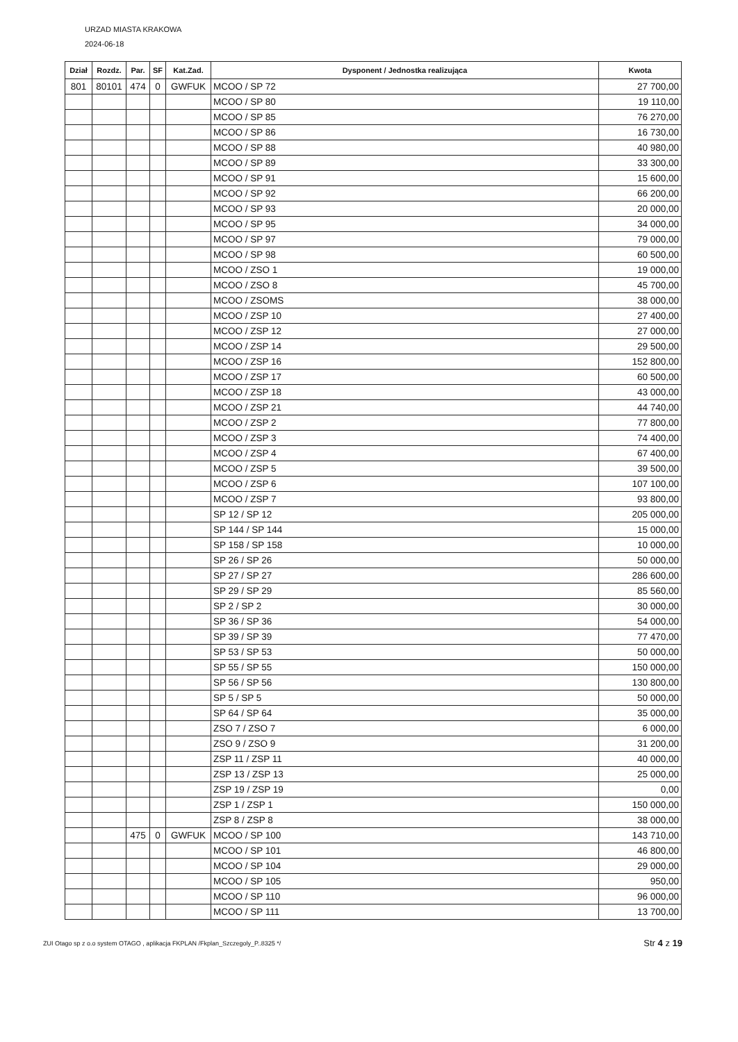URZAD MIASTA KRAKOWA
2024-06-18
| Dział | Rozdz. | Par. | SF | Kat.Zad. | Dysponent / Jednostka realizująca | Kwota |
| --- | --- | --- | --- | --- | --- | --- |
| 801 | 80101 | 474 | 0 | GWFUK | MCOO / SP 72 | 27 700,00 |
| | | | | | MCOO / SP 80 | 19 110,00 |
| | | | | | MCOO / SP 85 | 76 270,00 |
| | | | | | MCOO / SP 86 | 16 730,00 |
| | | | | | MCOO / SP 88 | 40 980,00 |
| | | | | | MCOO / SP 89 | 33 300,00 |
| | | | | | MCOO / SP 91 | 15 600,00 |
| | | | | | MCOO / SP 92 | 66 200,00 |
| | | | | | MCOO / SP 93 | 20 000,00 |
| | | | | | MCOO / SP 95 | 34 000,00 |
| | | | | | MCOO / SP 97 | 79 000,00 |
| | | | | | MCOO / SP 98 | 60 500,00 |
| | | | | | MCOO / ZSO 1 | 19 000,00 |
| | | | | | MCOO / ZSO 8 | 45 700,00 |
| | | | | | MCOO / ZSOMS | 38 000,00 |
| | | | | | MCOO / ZSP 10 | 27 400,00 |
| | | | | | MCOO / ZSP 12 | 27 000,00 |
| | | | | | MCOO / ZSP 14 | 29 500,00 |
| | | | | | MCOO / ZSP 16 | 152 800,00 |
| | | | | | MCOO / ZSP 17 | 60 500,00 |
| | | | | | MCOO / ZSP 18 | 43 000,00 |
| | | | | | MCOO / ZSP 21 | 44 740,00 |
| | | | | | MCOO / ZSP 2 | 77 800,00 |
| | | | | | MCOO / ZSP 3 | 74 400,00 |
| | | | | | MCOO / ZSP 4 | 67 400,00 |
| | | | | | MCOO / ZSP 5 | 39 500,00 |
| | | | | | MCOO / ZSP 6 | 107 100,00 |
| | | | | | MCOO / ZSP 7 | 93 800,00 |
| | | | | | SP 12 / SP 12 | 205 000,00 |
| | | | | | SP 144 / SP 144 | 15 000,00 |
| | | | | | SP 158 / SP 158 | 10 000,00 |
| | | | | | SP 26 / SP 26 | 50 000,00 |
| | | | | | SP 27 / SP 27 | 286 600,00 |
| | | | | | SP 29 / SP 29 | 85 560,00 |
| | | | | | SP 2 / SP 2 | 30 000,00 |
| | | | | | SP 36 / SP 36 | 54 000,00 |
| | | | | | SP 39 / SP 39 | 77 470,00 |
| | | | | | SP 53 / SP 53 | 50 000,00 |
| | | | | | SP 55 / SP 55 | 150 000,00 |
| | | | | | SP 56 / SP 56 | 130 800,00 |
| | | | | | SP 5 / SP 5 | 50 000,00 |
| | | | | | SP 64 / SP 64 | 35 000,00 |
| | | | | | ZSO 7 / ZSO 7 | 6 000,00 |
| | | | | | ZSO 9 / ZSO 9 | 31 200,00 |
| | | | | | ZSP 11 / ZSP 11 | 40 000,00 |
| | | | | | ZSP 13 / ZSP 13 | 25 000,00 |
| | | | | | ZSP 19 / ZSP 19 | 0,00 |
| | | | | | ZSP 1 / ZSP 1 | 150 000,00 |
| | | | | | ZSP 8 / ZSP 8 | 38 000,00 |
| | | 475 | 0 | GWFUK | MCOO / SP 100 | 143 710,00 |
| | | | | | MCOO / SP 101 | 46 800,00 |
| | | | | | MCOO / SP 104 | 29 000,00 |
| | | | | | MCOO / SP 105 | 950,00 |
| | | | | | MCOO / SP 110 | 96 000,00 |
| | | | | | MCOO / SP 111 | 13 700,00 |
ZUI Otago sp z o.o system OTAGO , aplikacja FKPLAN /Fkplan_Szczegoly_P..8325 */ Str 4 z 19